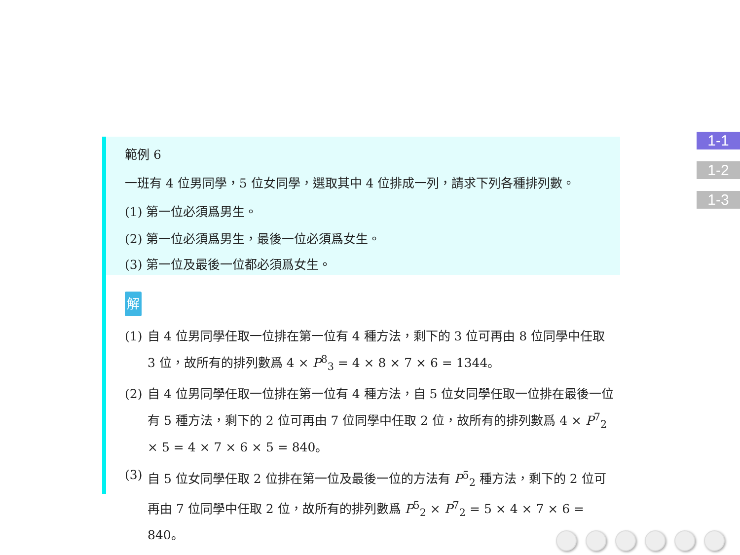範例 6
一班有 4 位男同學，5 位女同學，選取其中 4 位排成一列，請求下列各種排列數。
(1) 第一位必須爲男生。
(2) 第一位必須爲男生，最後一位必須爲女生。
(3) 第一位及最後一位都必須爲女生。
解
(1) 自 4 位男同學任取一位排在第一位有 4 種方法，剩下的 3 位可再由 8 位同學中任取 3 位，故所有的排列數爲 4 × P<sup>8</sup><sub>3</sub> = 4 × 8 × 7 × 6 = 1344。
(2) 自 4 位男同學任取一位排在第一位有 4 種方法，自 5 位女同學任取一位排在最後一位有 5 種方法，剩下的 2 位可再由 7 位同學中任取 2 位，故所有的排列數爲 4 × P<sup>7</sup><sub>2</sub> × 5 = 4 × 7 × 6 × 5 = 840。
(3) 自 5 位女同學任取 2 位排在第一位及最後一位的方法有 P<sup>5</sup><sub>2</sub> 種方法，剩下的 2 位可再由 7 位同學中任取 2 位，故所有的排列數爲 P<sup>5</sup><sub>2</sub> × P<sup>7</sup><sub>2</sub> = 5 × 4 × 7 × 6 = 840。
1-1
1-2
1-3